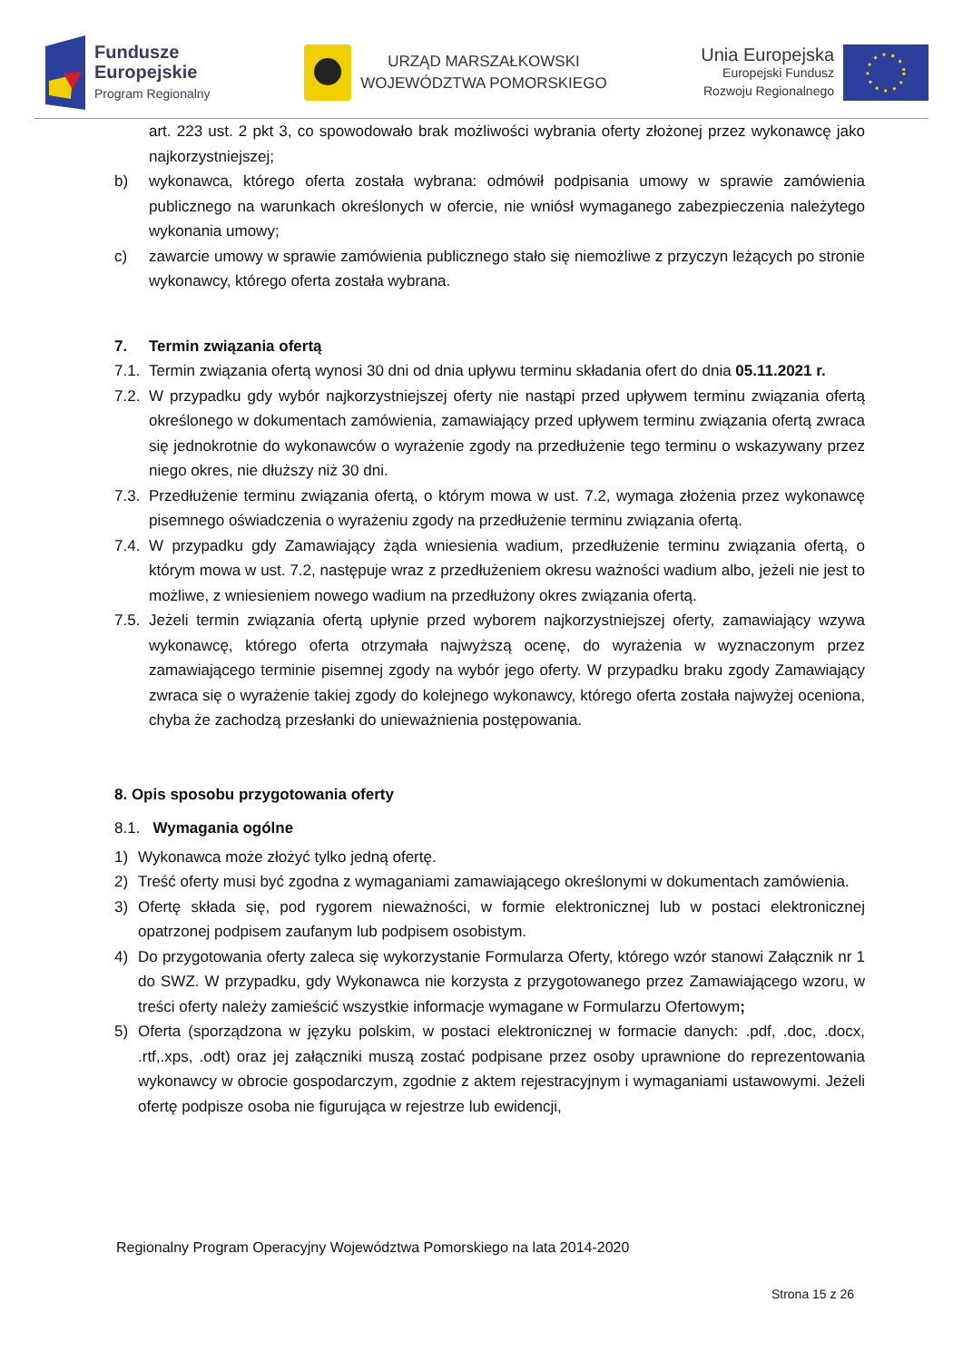Fundusze
Europejskie
Program Regionalny
URZĄD MARSZAŁKOWSKI
WOJEWÓDZTWA POMORSKIEGO
Unia Europejska
Europejski Fundusz
Rozwoju Regionalnego
art. 223 ust. 2 pkt 3, co spowodowało brak możliwości wybrania oferty złożonej przez wykonawcę jako najkorzystniejszej;
b) wykonawca, którego oferta została wybrana: odmówił podpisania umowy w sprawie zamówienia publicznego na warunkach określonych w ofercie, nie wniósł wymaganego zabezpieczenia należytego wykonania umowy;
c) zawarcie umowy w sprawie zamówienia publicznego stało się niemożliwe z przyczyn leżących po stronie wykonawcy, którego oferta została wybrana.
7. Termin związania ofertą
7.1.
Termin związania ofertą wynosi 30 dni od dnia upływu terminu składania ofert do dnia 05.11.2021 r.
7.2.
W przypadku gdy wybór najkorzystniejszej oferty nie nastąpi przed upływem terminu związania ofertą określonego w dokumentach zamówienia, zamawiający przed upływem terminu związania ofertą zwraca się jednokrotnie do wykonawców o wyrażenie zgody na przedłużenie tego terminu o wskazywany przez niego okres, nie dłuższy niż 30 dni.
7.3.
Przedłużenie terminu związania ofertą, o którym mowa w ust. 7.2, wymaga złożenia przez wykonawcę pisemnego oświadczenia o wyrażeniu zgody na przedłużenie terminu związania ofertą.
7.4.
W przypadku gdy Zamawiający żąda wniesienia wadium, przedłużenie terminu związania ofertą, o którym mowa w ust. 7.2, następuje wraz z przedłużeniem okresu ważności wadium albo, jeżeli nie jest to możliwe, z wniesieniem nowego wadium na przedłużony okres związania ofertą.
7.5.
Jeżeli termin związania ofertą upłynie przed wyborem najkorzystniejszej oferty, zamawiający wzywa wykonawcę, którego oferta otrzymała najwyższą ocenę, do wyrażenia w wyznaczonym przez zamawiającego terminie pisemnej zgody na wybór jego oferty. W przypadku braku zgody Zamawiający zwraca się o wyrażenie takiej zgody do kolejnego wykonawcy, którego oferta została najwyżej oceniona, chyba że zachodzą przesłanki do unieważnienia postępowania.
8. Opis sposobu przygotowania oferty
8.1. Wymagania ogólne
1) Wykonawca może złożyć tylko jedną ofertę.
2) Treść oferty musi być zgodna z wymaganiami zamawiającego określonymi w dokumentach zamówienia.
3) Ofertę składa się, pod rygorem nieważności, w formie elektronicznej lub w postaci elektronicznej opatrzonej podpisem zaufanym lub podpisem osobistym.
4) Do przygotowania oferty zaleca się wykorzystanie Formularza Oferty, którego wzór stanowi Załącznik nr 1 do SWZ. W przypadku, gdy Wykonawca nie korzysta z przygotowanego przez Zamawiającego wzoru, w treści oferty należy zamieścić wszystkie informacje wymagane w Formularzu Ofertowym;
5) Oferta (sporządzona w języku polskim, w postaci elektronicznej w formacie danych: .pdf, .doc, .docx, .rtf,.xps, .odt) oraz jej załączniki muszą zostać podpisane przez osoby uprawnione do reprezentowania wykonawcy w obrocie gospodarczym, zgodnie z aktem rejestracyjnym i wymaganiami ustawowymi. Jeżeli ofertę podpisze osoba nie figurująca w rejestrze lub ewidencji,
Regionalny Program Operacyjny Województwa Pomorskiego na lata 2014-2020
Strona 15 z 26